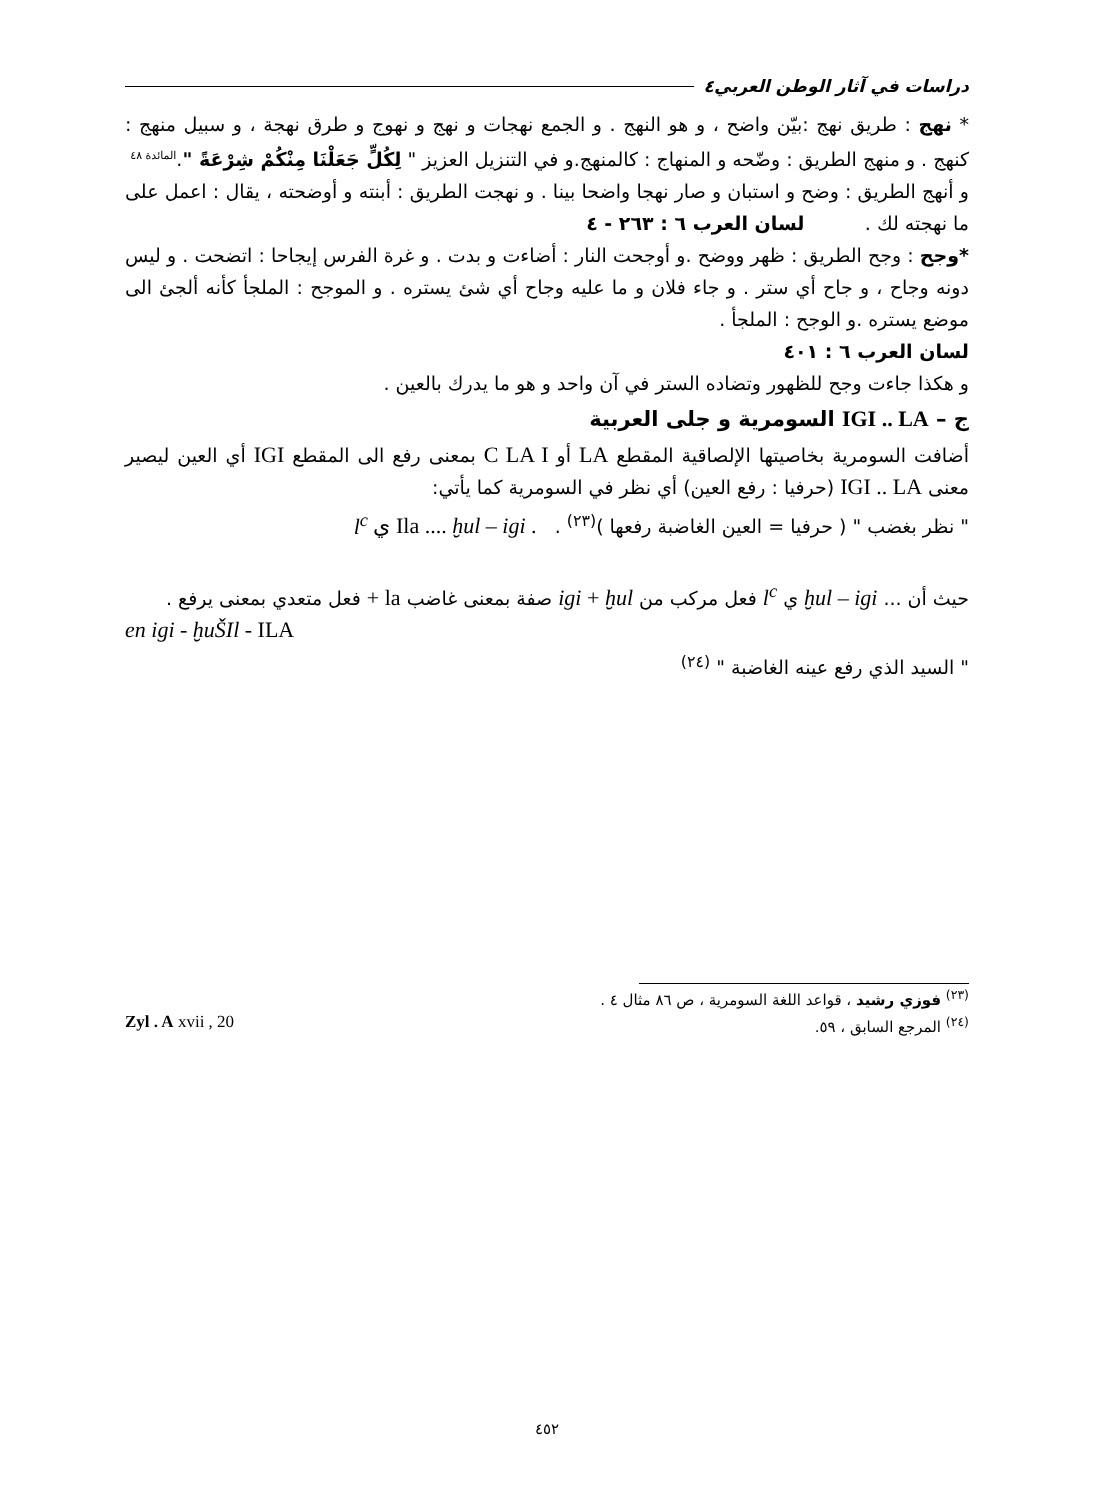دراسات في آثار الوطن العربي٤
* نهج : طريق نهج :بيّن واضح ، و هو النهج . و الجمع نهجات و نهج و نهوج و طرق نهجة ، و سبيل منهج : كنهج . و منهج الطريق : وضّحه و المنهاج : كالمنهج.و في التنزيل العزيز " لِكُلٍّ جَعَلْنَا مِنْكُمْ شِرْعَةً ".<sup>المائدة ٤٨</sup>
و أنهج الطريق : وضح و استبان و صار نهجا واضحا بينا . و نهجت الطريق : أبنته و أوضحته ، يقال : اعمل على ما نهجته لك . لسان العرب ٦ : ٢٦٣ - ٤
*وجح : وجح الطريق : ظهر ووضح .و أوجحت النار : أضاءت و بدت . و غرة الفرس إيجاحا : اتضحت . و ليس دونه وجاح ، و جاح أي ستر . و جاء فلان و ما عليه وجاح أي شئ يستره . و الموجح : الملجأ كأنه ألجئ الى موضع يستره .و الوجح : الملجأ .
لسان العرب ٦ : ٤٠١
و هكذا جاءت وجح للظهور وتضاده الستر في آن واحد و هو ما يدرك بالعين .
ج – IGI .. LA السومرية و جلى العربية
أضافت السومرية بخاصيتها الإلصاقية المقطع LA أو C LA I بمعنى رفع الى المقطع IGI أي العين ليصير معنى IGI .. LA (حرفيا : رفع العين) أي نظر في السومرية كما يأتي:
" نظر بغضب " ( حرفيا = العين الغاضبة رفعها )<sup>(٢٣)</sup> . . Ila .... ḫul – igi ي l<sup>c</sup>
حيث أن ... ḫul – igi ي l<sup>c</sup> فعل مركب من igi + ḫul صفة بمعنى غاضب la + فعل متعدي بمعنى يرفع .
en igi - ḫuŠIl - ILA
" السيد الذي رفع عينه الغاضبة " <sup>(٢٤)</sup>
<sup>(٢٣)</sup> فوزي رشيد ، قواعد اللغة السومرية ، ص ٨٦ مثال ٤ .
<sup>(٢٤)</sup> المرجع السابق ، ٥٩. Zyl . A xvii , 20
٤٥٢